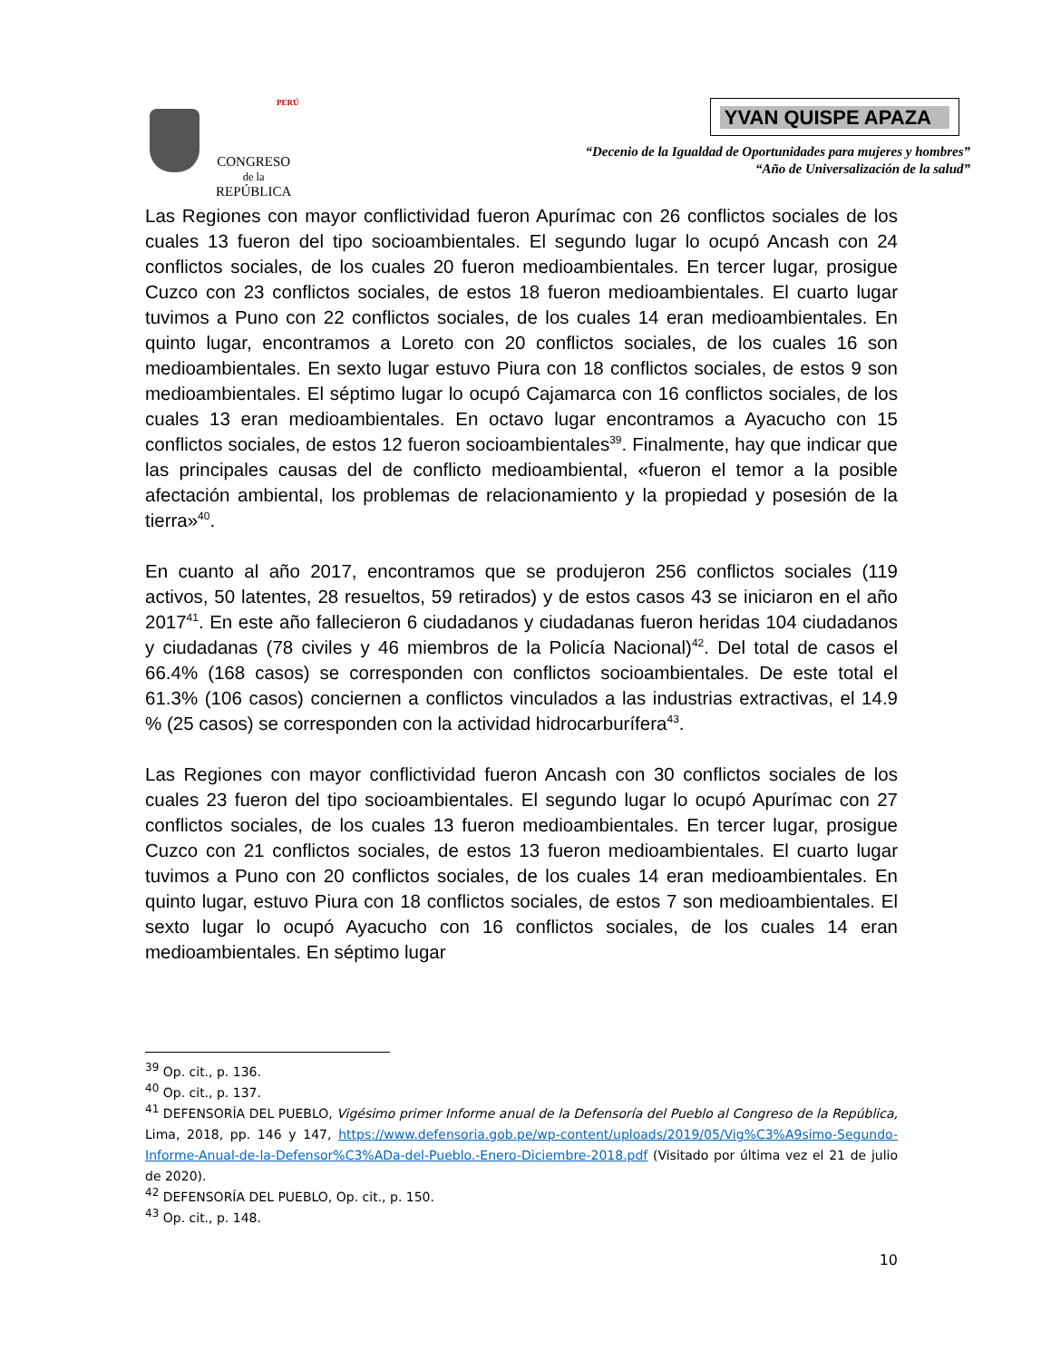PERÚ
CONGRESO
de la
REPÚBLICA
YVAN QUISPE APAZA
“Decenio de la Igualdad de Oportunidades para mujeres y hombres”
“Año de Universalización de la salud”
Las Regiones con mayor conflictividad fueron Apurímac con 26 conflictos sociales de los cuales 13 fueron del tipo socioambientales. El segundo lugar lo ocupó Ancash con 24 conflictos sociales, de los cuales 20 fueron medioambientales. En tercer lugar, prosigue Cuzco con 23 conflictos sociales, de estos 18 fueron medioambientales. El cuarto lugar tuvimos a Puno con 22 conflictos sociales, de los cuales 14 eran medioambientales. En quinto lugar, encontramos a Loreto con 20 conflictos sociales, de los cuales 16 son medioambientales. En sexto lugar estuvo Piura con 18 conflictos sociales, de estos 9 son medioambientales. El séptimo lugar lo ocupó Cajamarca con 16 conflictos sociales, de los cuales 13 eran medioambientales. En octavo lugar encontramos a Ayacucho con 15 conflictos sociales, de estos 12 fueron socioambientales<sup>39</sup>. Finalmente, hay que indicar que las principales causas del de conflicto medioambiental, «fueron el temor a la posible afectación ambiental, los problemas de relacionamiento y la propiedad y posesión de la tierra»<sup>40</sup>.
En cuanto al año 2017, encontramos que se produjeron 256 conflictos sociales (119 activos, 50 latentes, 28 resueltos, 59 retirados) y de estos casos 43 se iniciaron en el año 2017<sup>41</sup>. En este año fallecieron 6 ciudadanos y ciudadanas fueron heridas 104 ciudadanos y ciudadanas (78 civiles y 46 miembros de la Policía Nacional)<sup>42</sup>. Del total de casos el 66.4% (168 casos) se corresponden con conflictos socioambientales. De este total el 61.3% (106 casos) conciernen a conflictos vinculados a las industrias extractivas, el 14.9 % (25 casos) se corresponden con la actividad hidrocarburífera<sup>43</sup>.
Las Regiones con mayor conflictividad fueron Ancash con 30 conflictos sociales de los cuales 23 fueron del tipo socioambientales. El segundo lugar lo ocupó Apurímac con 27 conflictos sociales, de los cuales 13 fueron medioambientales. En tercer lugar, prosigue Cuzco con 21 conflictos sociales, de estos 13 fueron medioambientales. El cuarto lugar tuvimos a Puno con 20 conflictos sociales, de los cuales 14 eran medioambientales. En quinto lugar, estuvo Piura con 18 conflictos sociales, de estos 7 son medioambientales. El sexto lugar lo ocupó Ayacucho con 16 conflictos sociales, de los cuales 14 eran medioambientales. En séptimo lugar
<sup>39</sup> Op. cit., p. 136.
<sup>40</sup> Op. cit., p. 137.
<sup>41</sup> DEFENSORÍA DEL PUEBLO, Vigésimo primer Informe anual de la Defensoría del Pueblo al Congreso de la República, Lima, 2018, pp. 146 y 147, https://www.defensoria.gob.pe/wp-content/uploads/2019/05/Vig%C3%A9simo-Segundo-Informe-Anual-de-la-Defensor%C3%ADa-del-Pueblo.-Enero-Diciembre-2018.pdf (Visitado por última vez el 21 de julio de 2020).
<sup>42</sup> DEFENSORÍA DEL PUEBLO, Op. cit., p. 150.
<sup>43</sup> Op. cit., p. 148.
10